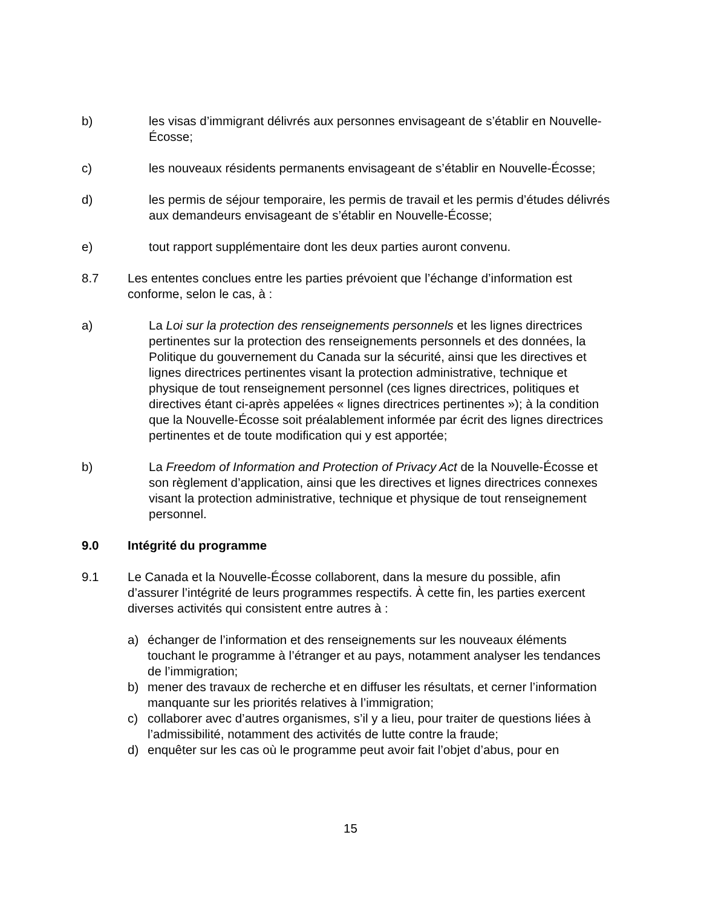b) les visas d’immigrant délivrés aux personnes envisageant de s’établir en Nouvelle-Écosse;
c) les nouveaux résidents permanents envisageant de s’établir en Nouvelle-Écosse;
d) les permis de séjour temporaire, les permis de travail et les permis d’études délivrés aux demandeurs envisageant de s’établir en Nouvelle-Écosse;
e) tout rapport supplémentaire dont les deux parties auront convenu.
8.7 Les ententes conclues entre les parties prévoient que l’échange d’information est conforme, selon le cas, à :
a) La Loi sur la protection des renseignements personnels et les lignes directrices pertinentes sur la protection des renseignements personnels et des données, la Politique du gouvernement du Canada sur la sécurité, ainsi que les directives et lignes directrices pertinentes visant la protection administrative, technique et physique de tout renseignement personnel (ces lignes directrices, politiques et directives étant ci-après appelées « lignes directrices pertinentes »); à la condition que la Nouvelle-Écosse soit préalablement informée par écrit des lignes directrices pertinentes et de toute modification qui y est apportée;
b) La Freedom of Information and Protection of Privacy Act de la Nouvelle-Écosse et son règlement d’application, ainsi que les directives et lignes directrices connexes visant la protection administrative, technique et physique de tout renseignement personnel.
9.0 Intégrité du programme
9.1 Le Canada et la Nouvelle-Écosse collaborent, dans la mesure du possible, afin d’assurer l’intégrité de leurs programmes respectifs. À cette fin, les parties exercent diverses activités qui consistent entre autres à :
a) échanger de l’information et des renseignements sur les nouveaux éléments touchant le programme à l’étranger et au pays, notamment analyser les tendances de l’immigration;
b) mener des travaux de recherche et en diffuser les résultats, et cerner l’information manquante sur les priorités relatives à l’immigration;
c) collaborer avec d’autres organismes, s’il y a lieu, pour traiter de questions liées à l’admissibilité, notamment des activités de lutte contre la fraude;
d) enquêter sur les cas où le programme peut avoir fait l’objet d’abus, pour en
15